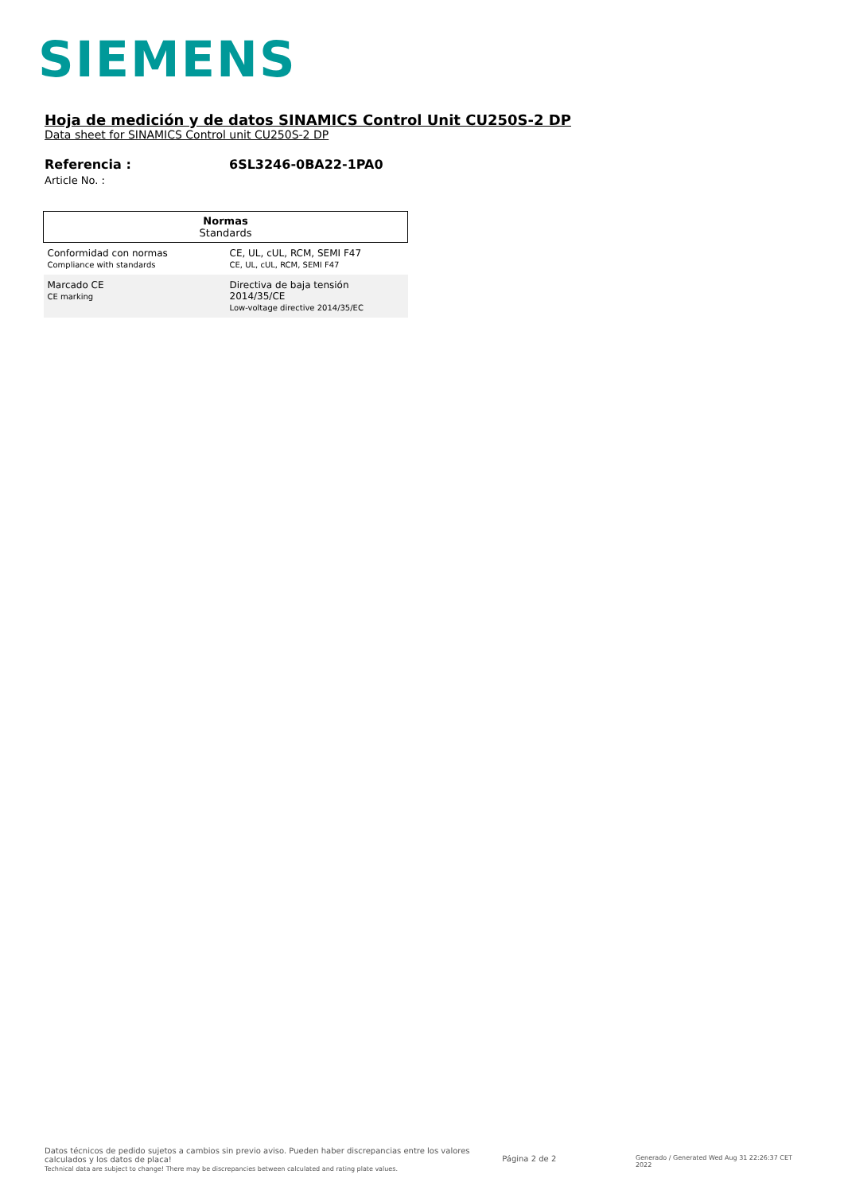SIEMENS
Hoja de medición y de datos SINAMICS Control Unit CU250S-2 DP
Data sheet for SINAMICS Control unit CU250S-2 DP
Referencia :
Article No. :
6SL3246-0BA22-1PA0
| Normas Standards | |
| --- | --- |
| Conformidad con normas Compliance with standards | CE, UL, cUL, RCM, SEMI F47 CE, UL, cUL, RCM, SEMI F47 |
| Marcado CE CE marking | Directiva de baja tensión 2014/35/CE Low-voltage directive 2014/35/EC |
Datos técnicos de pedido sujetos a cambios sin previo aviso. Pueden haber discrepancias entre los valores calculados y los datos de placa!
Technical data are subject to change! There may be discrepancies between calculated and rating plate values.
Página 2 de 2
Generado / Generated Wed Aug 31 22:26:37 CET 2022